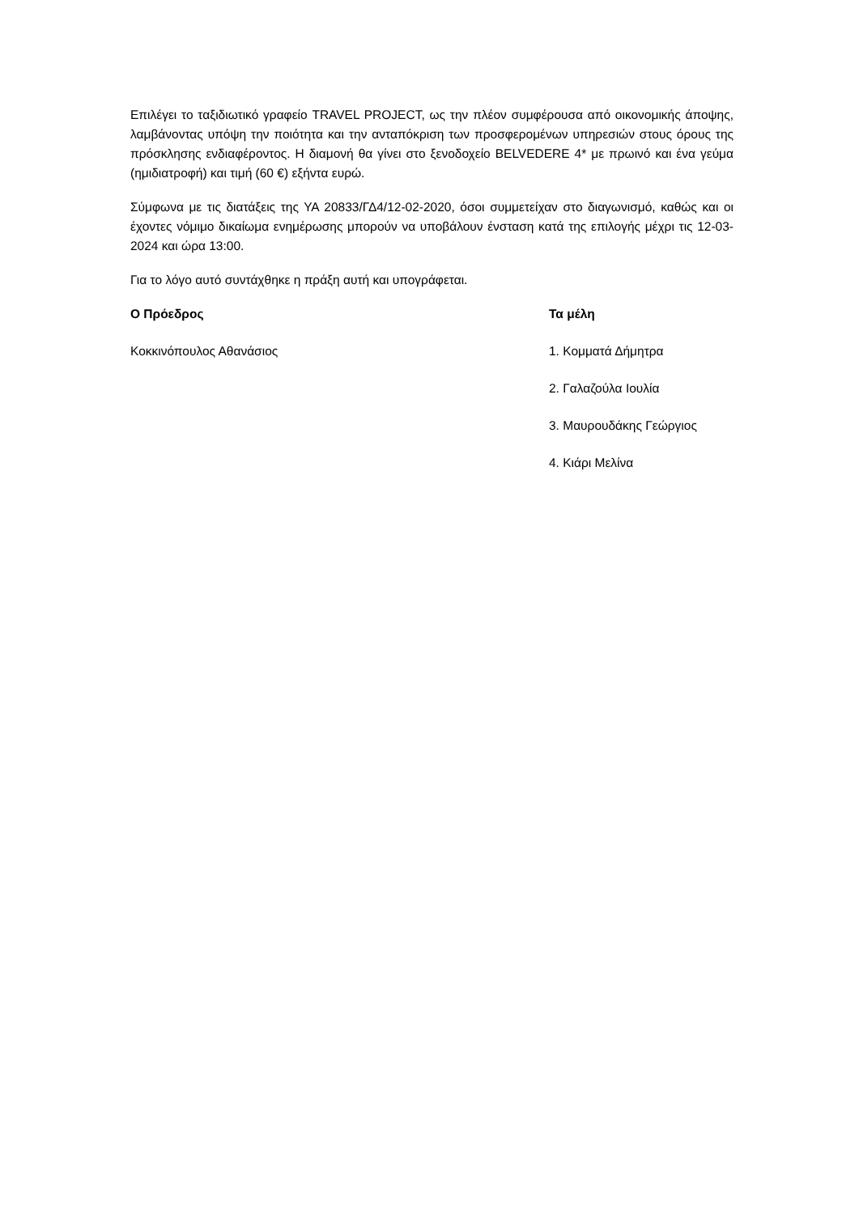Επιλέγει το ταξιδιωτικό γραφείο TRAVEL PROJECT, ως την πλέον συμφέρουσα από οικονομικής άποψης, λαμβάνοντας υπόψη την ποιότητα και την ανταπόκριση των προσφερομένων υπηρεσιών στους όρους της πρόσκλησης ενδιαφέροντος. Η διαμονή θα γίνει στο ξενοδοχείο BELVEDERE 4* με πρωινό και ένα γεύμα (ημιδιατροφή) και τιμή (60 €) εξήντα ευρώ.
Σύμφωνα με τις διατάξεις της ΥΑ 20833/ΓΔ4/12-02-2020, όσοι συμμετείχαν στο διαγωνισμό, καθώς και οι έχοντες νόμιμο δικαίωμα ενημέρωσης μπορούν να υποβάλουν ένσταση κατά της επιλογής μέχρι τις 12-03-2024 και ώρα 13:00.
Για το λόγο αυτό συντάχθηκε η πράξη αυτή και υπογράφεται.
Ο Πρόεδρος Τα μέλη
Κοκκινόπουλος Αθανάσιος 1. Κομματά Δήμητρα
2. Γαλαζούλα Ιουλία
3. Μαυρουδάκης Γεώργιος
4. Κιάρι Μελίνα